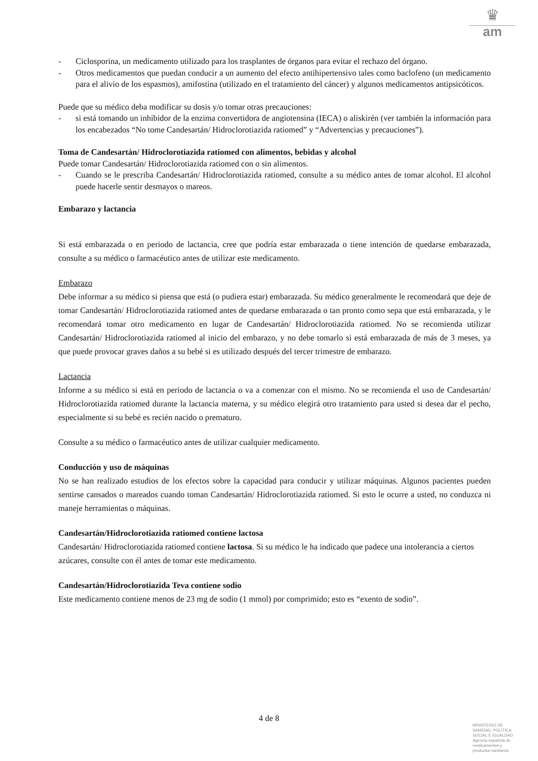♛
am
- Ciclosporina, un medicamento utilizado para los trasplantes de órganos para evitar el rechazo del órgano.
- Otros medicamentos que puedan conducir a un aumento del efecto antihipertensivo tales como baclofeno (un medicamento para el alivio de los espasmos), amifostina (utilizado en el tratamiento del cáncer) y algunos medicamentos antipsicóticos.
Puede que su médico deba modificar su dosis y/o tomar otras precauciones:
- si está tomando un inhibidor de la enzima convertidora de angiotensina (IECA) o aliskirén (ver también la información para los encabezados “No tome Candesartán/ Hidroclorotiazida ratiomed” y “Advertencias y precauciones”).
Toma de Candesartán/ Hidroclorotiazida ratiomed con alimentos, bebidas y alcohol
Puede tomar Candesartán/ Hidroclorotiazida ratiomed con o sin alimentos.
- Cuando se le prescriba Candesartán/ Hidroclorotiazida ratiomed, consulte a su médico antes de tomar alcohol. El alcohol puede hacerle sentir desmayos o mareos.
Embarazo y lactancia
Si está embarazada o en periodo de lactancia, cree que podría estar embarazada o tiene intención de quedarse embarazada, consulte a su médico o farmacéutico antes de utilizar este medicamento.
Embarazo
Debe informar a su médico si piensa que está (o pudiera estar) embarazada. Su médico generalmente le recomendará que deje de tomar Candesartán/ Hidroclorotiazida ratiomed antes de quedarse embarazada o tan pronto como sepa que está embarazada, y le recomendará tomar otro medicamento en lugar de Candesartán/ Hidroclorotiazida ratiomed. No se recomienda utilizar Candesartán/ Hidroclorotiazida ratiomed al inicio del embarazo, y no debe tomarlo si está embarazada de más de 3 meses, ya que puede provocar graves daños a su bebé si es utilizado después del tercer trimestre de embarazo.
Lactancia
Informe a su médico si está en periodo de lactancia o va a comenzar con el mismo. No se recomienda el uso de Candesartán/ Hidroclorotiazida ratiomed durante la lactancia materna, y su médico elegirá otro tratamiento para usted si desea dar el pecho, especialmente si su bebé es recién nacido o prematuro.
Consulte a su médico o farmacéutico antes de utilizar cualquier medicamento.
Conducción y uso de máquinas
No se han realizado estudios de los efectos sobre la capacidad para conducir y utilizar máquinas. Algunos pacientes pueden sentirse cansados o mareados cuando toman Candesartán/ Hidroclorotiazida ratiomed. Si esto le ocurre a usted, no conduzca ni maneje herramientas o máquinas.
Candesartán/Hidroclorotiazida ratiomed contiene lactosa
Candesartán/ Hidroclorotiazida ratiomed contiene lactosa. Si su médico le ha indicado que padece una intolerancia a ciertos azúcares, consulte con él antes de tomar este medicamento.
Candesartán/Hidroclorotiazida Teva contiene sodio
Este medicamento contiene menos de 23 mg de sodio (1 mmol) por comprimido; esto es “exento de sodio”.
4 de 8
MINISTERIO DE
SANIDAD, POLITICA
SOCIAL E IGUALDAD
Agencia española de
medicamentos y
productos sanitarios